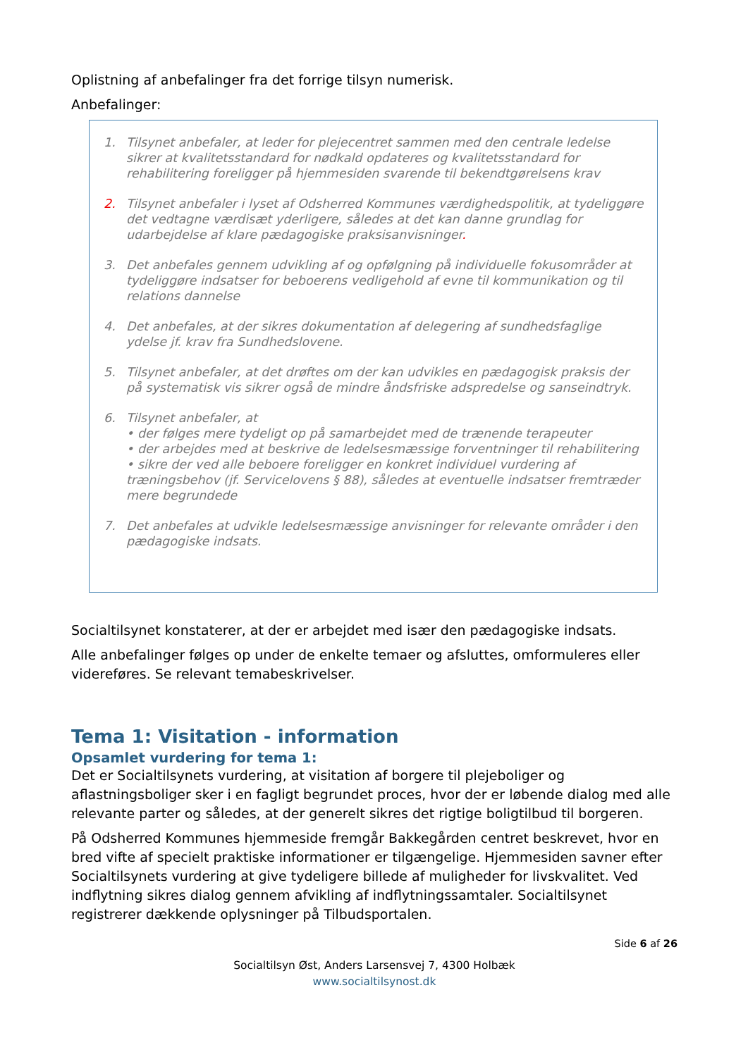Oplistning af anbefalinger fra det forrige tilsyn numerisk.
Anbefalinger:
1. Tilsynet anbefaler, at leder for plejecentret sammen med den centrale ledelse sikrer at kvalitetsstandard for nødkald opdateres og kvalitetsstandard for rehabilitering foreligger på hjemmesiden svarende til bekendtgørelsens krav
2. Tilsynet anbefaler i lyset af Odsherred Kommunes værdighedspolitik, at tydeliggøre det vedtagne værdisæt yderligere, således at det kan danne grundlag for udarbejdelse af klare pædagogiske praksisanvisninger.
3. Det anbefales gennem udvikling af og opfølgning på individuelle fokusområder at tydeliggøre indsatser for beboerens vedligehold af evne til kommunikation og til relations dannelse
4. Det anbefales, at der sikres dokumentation af delegering af sundhedsfaglige ydelse jf. krav fra Sundhedslovene.
5. Tilsynet anbefaler, at det drøftes om der kan udvikles en pædagogisk praksis der på systematisk vis sikrer også de mindre åndsfriske adspredelse og sanseindtryk.
6. Tilsynet anbefaler, at
• der følges mere tydeligt op på samarbejdet med de trænende terapeuter
• der arbejdes med at beskrive de ledelsesmæssige forventninger til rehabilitering
• sikre der ved alle beboere foreligger en konkret individuel vurdering af træningsbehov (jf. Servicelovens § 88), således at eventuelle indsatser fremtræder mere begrundede
7. Det anbefales at udvikle ledelsesmæssige anvisninger for relevante områder i den pædagogiske indsats.
Socialtilsynet konstaterer, at der er arbejdet med især den pædagogiske indsats.
Alle anbefalinger følges op under de enkelte temaer og afsluttes, omformuleres eller videreføres. Se relevant temabeskrivelser.
Tema 1: Visitation - information
Opsamlet vurdering for tema 1:
Det er Socialtilsynets vurdering, at visitation af borgere til plejeboliger og aflastningsboliger sker i en fagligt begrundet proces, hvor der er løbende dialog med alle relevante parter og således, at der generelt sikres det rigtige boligtilbud til borgeren.
På Odsherred Kommunes hjemmeside fremgår Bakkegården centret beskrevet, hvor en bred vifte af specielt praktiske informationer er tilgængelige. Hjemmesiden savner efter Socialtilsynets vurdering at give tydeligere billede af muligheder for livskvalitet. Ved indflytning sikres dialog gennem afvikling af indflytningssamtaler. Socialtilsynet registrerer dækkende oplysninger på Tilbudsportalen.
Side 6 af 26
Socialtilsyn Øst, Anders Larsensvej 7, 4300 Holbæk
www.socialtilsynost.dk